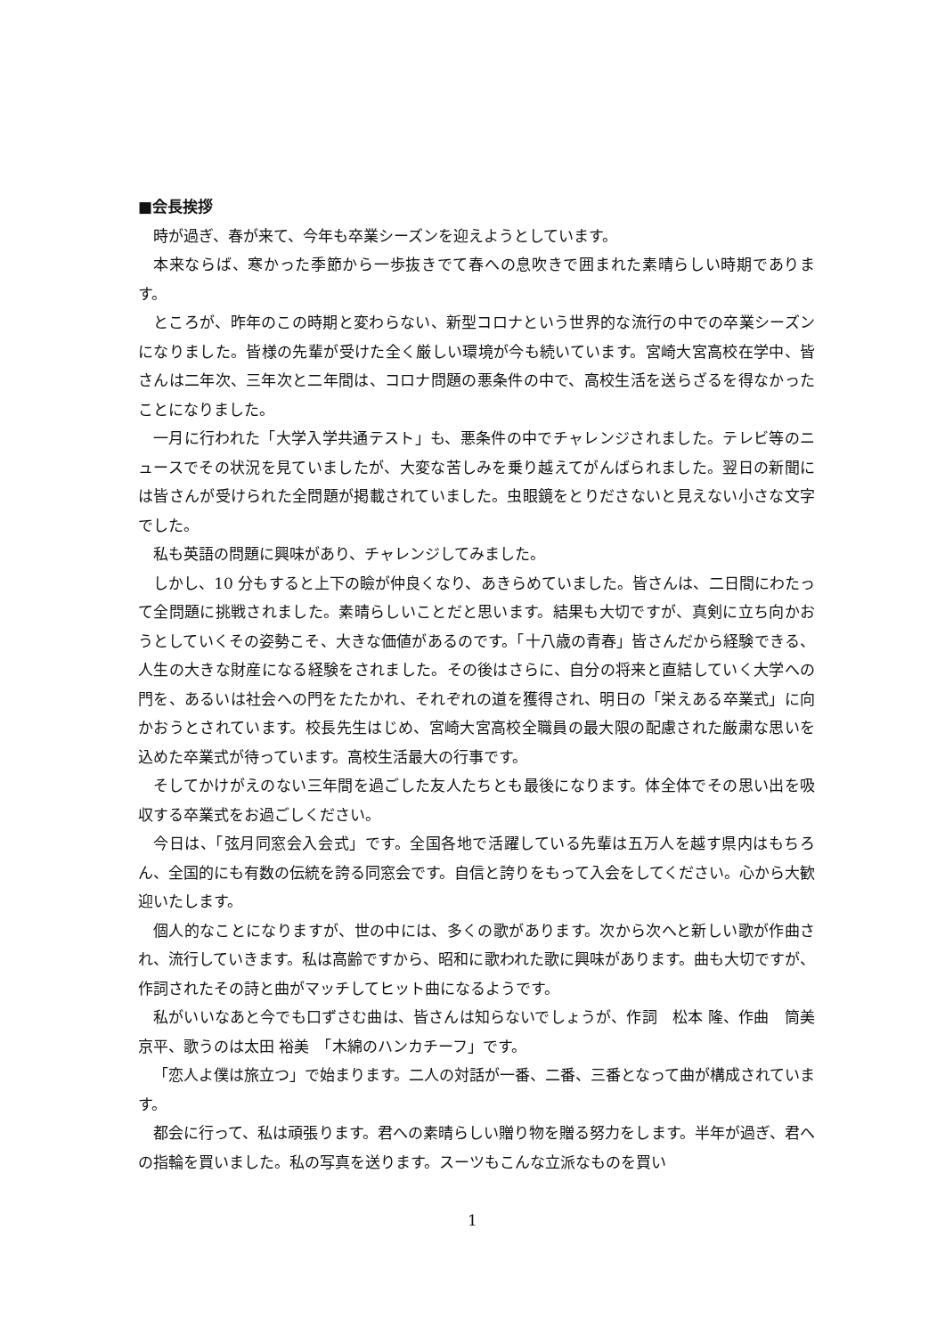■会長挨拶
時が過ぎ、春が来て、今年も卒業シーズンを迎えようとしています。
本来ならば、寒かった季節から一歩抜きでて春への息吹きで囲まれた素晴らしい時期であります。
ところが、昨年のこの時期と変わらない、新型コロナという世界的な流行の中での卒業シーズンになりました。皆様の先輩が受けた全く厳しい環境が今も続いています。宮崎大宮高校在学中、皆さんは二年次、三年次と二年間は、コロナ問題の悪条件の中で、高校生活を送らざるを得なかったことになりました。
一月に行われた「大学入学共通テスト」も、悪条件の中でチャレンジされました。テレビ等のニュースでその状況を見ていましたが、大変な苦しみを乗り越えてがんばられました。翌日の新聞には皆さんが受けられた全問題が掲載されていました。虫眼鏡をとりださないと見えない小さな文字でした。
私も英語の問題に興味があり、チャレンジしてみました。
しかし、10 分もすると上下の瞼が仲良くなり、あきらめていました。皆さんは、二日間にわたって全問題に挑戦されました。素晴らしいことだと思います。結果も大切ですが、真剣に立ち向かおうとしていくその姿勢こそ、大きな価値があるのです。「十八歳の青春」皆さんだから経験できる、人生の大きな財産になる経験をされました。その後はさらに、自分の将来と直結していく大学への門を、あるいは社会への門をたたかれ、それぞれの道を獲得され、明日の「栄えある卒業式」に向かおうとされています。校長先生はじめ、宮崎大宮高校全職員の最大限の配慮された厳粛な思いを込めた卒業式が待っています。高校生活最大の行事です。
そしてかけがえのない三年間を過ごした友人たちとも最後になります。体全体でその思い出を吸収する卒業式をお過ごしください。
今日は、「弦月同窓会入会式」です。全国各地で活躍している先輩は五万人を越す県内はもちろん、全国的にも有数の伝統を誇る同窓会です。自信と誇りをもって入会をしてください。心から大歓迎いたします。
個人的なことになりますが、世の中には、多くの歌があります。次から次へと新しい歌が作曲され、流行していきます。私は高齢ですから、昭和に歌われた歌に興味があります。曲も大切ですが、作詞されたその詩と曲がマッチしてヒット曲になるようです。
私がいいなあと今でも口ずさむ曲は、皆さんは知らないでしょうが、作詞　松本 隆、作曲　筒美 京平、歌うのは太田 裕美　「木綿のハンカチーフ」です。
「恋人よ僕は旅立つ」で始まります。二人の対話が一番、二番、三番となって曲が構成されています。
都会に行って、私は頑張ります。君への素晴らしい贈り物を贈る努力をします。半年が過ぎ、君への指輪を買いました。私の写真を送ります。スーツもこんな立派なものを買い
1